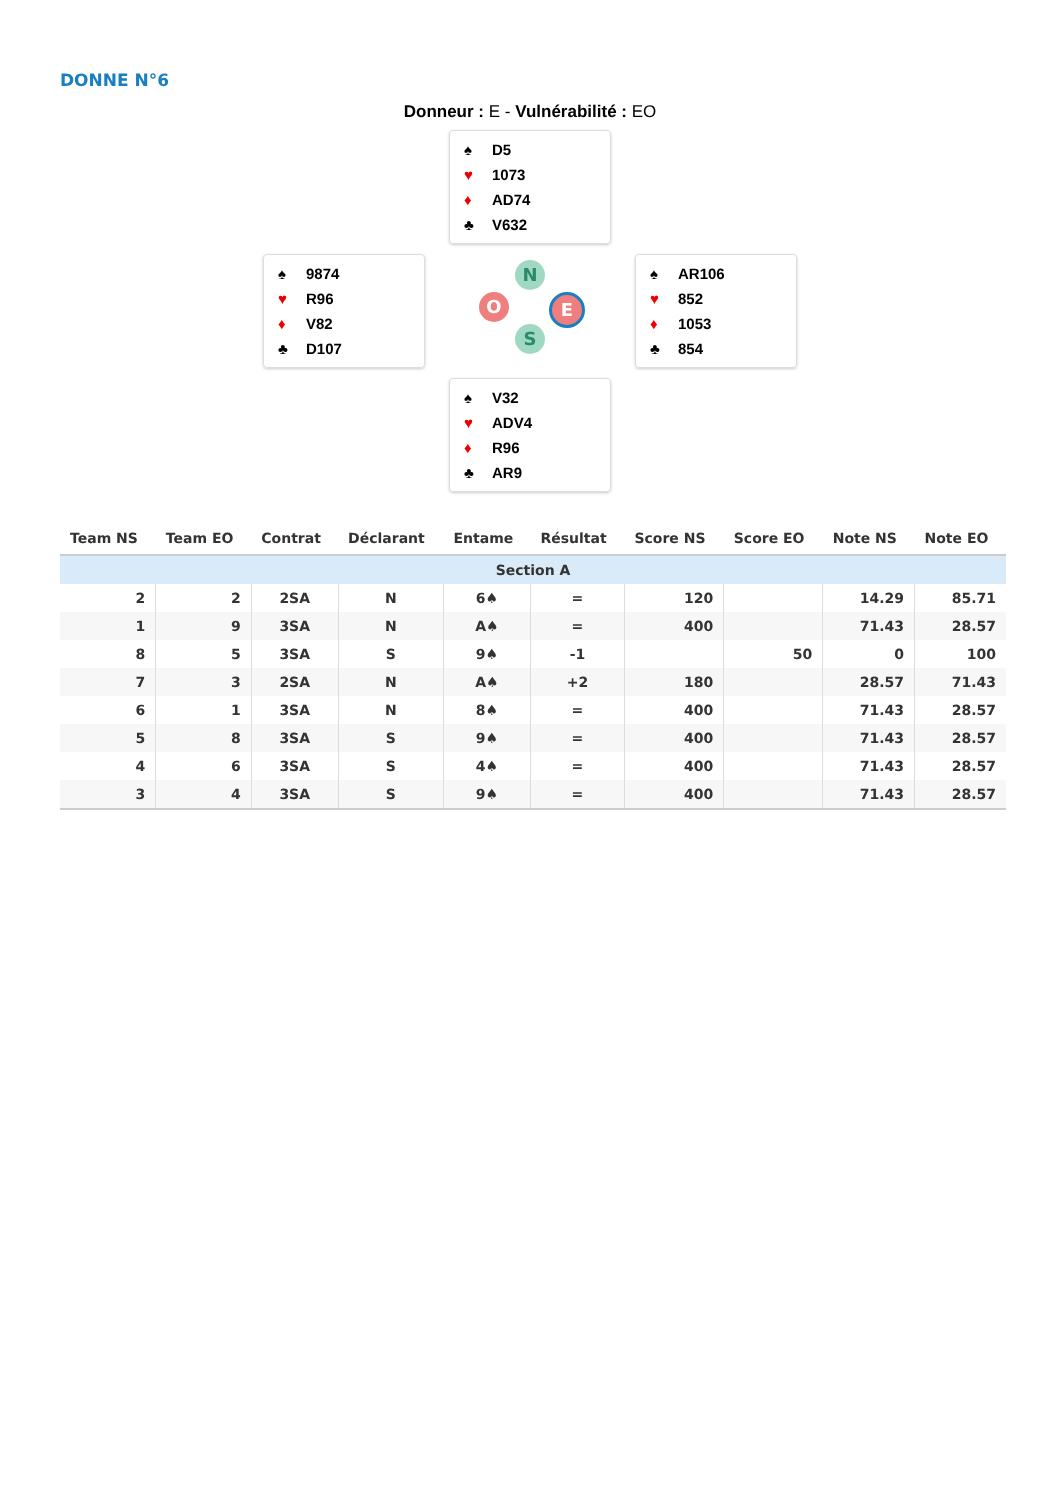DONNE N°6
Donneur : E - Vulnérabilité : EO
♠ D5
♥ 1073
♦ AD74
♣ V632
♠ 9874
♥ R96
♦ V82
♣ D107
N
O E
S
♠ AR106
♥ 852
♦ 1053
♣ 854
♠ V32
♥ ADV4
♦ R96
♣ AR9
| Team NS | Team EO | Contrat | Déclarant | Entame | Résultat | Score NS | Score EO | Note NS | Note EO |
| --- | --- | --- | --- | --- | --- | --- | --- | --- | --- |
| Section A | | | | | | | | | |
| 2 | 2 | 2SA | N | 6♠ | = | 120 | | 14.29 | 85.71 |
| 1 | 9 | 3SA | N | A♠ | = | 400 | | 71.43 | 28.57 |
| 8 | 5 | 3SA | S | 9♠ | -1 | | 50 | 0 | 100 |
| 7 | 3 | 2SA | N | A♠ | +2 | 180 | | 28.57 | 71.43 |
| 6 | 1 | 3SA | N | 8♠ | = | 400 | | 71.43 | 28.57 |
| 5 | 8 | 3SA | S | 9♠ | = | 400 | | 71.43 | 28.57 |
| 4 | 6 | 3SA | S | 4♠ | = | 400 | | 71.43 | 28.57 |
| 3 | 4 | 3SA | S | 9♠ | = | 400 | | 71.43 | 28.57 |